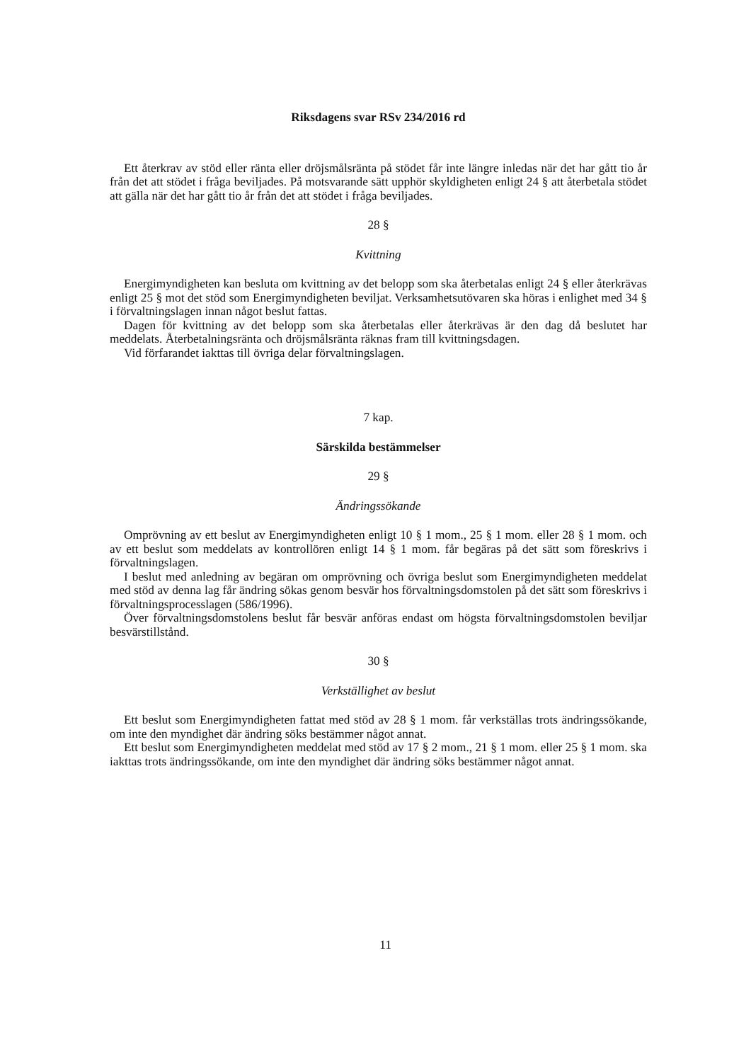Riksdagens svar RSv 234/2016 rd
Ett återkrav av stöd eller ränta eller dröjsmålsränta på stödet får inte längre inledas när det har gått tio år från det att stödet i fråga beviljades. På motsvarande sätt upphör skyldigheten enligt 24 § att återbetala stödet att gälla när det har gått tio år från det att stödet i fråga beviljades.
28 §
Kvittning
Energimyndigheten kan besluta om kvittning av det belopp som ska återbetalas enligt 24 § eller återkrävas enligt 25 § mot det stöd som Energimyndigheten beviljat. Verksamhetsutövaren ska höras i enlighet med 34 § i förvaltningslagen innan något beslut fattas.
Dagen för kvittning av det belopp som ska återbetalas eller återkrävas är den dag då beslutet har meddelats. Återbetalningsränta och dröjsmålsränta räknas fram till kvittningsdagen.
Vid förfarandet iakttas till övriga delar förvaltningslagen.
7 kap.
Särskilda bestämmelser
29 §
Ändringssökande
Omprövning av ett beslut av Energimyndigheten enligt 10 § 1 mom., 25 § 1 mom. eller 28 § 1 mom. och av ett beslut som meddelats av kontrollören enligt 14 § 1 mom. får begäras på det sätt som föreskrivs i förvaltningslagen.
I beslut med anledning av begäran om omprövning och övriga beslut som Energimyndigheten meddelat med stöd av denna lag får ändring sökas genom besvär hos förvaltningsdomstolen på det sätt som föreskrivs i förvaltningsprocesslagen (586/1996).
Över förvaltningsdomstolens beslut får besvär anföras endast om högsta förvaltningsdomstolen beviljar besvärstillstånd.
30 §
Verkställighet av beslut
Ett beslut som Energimyndigheten fattat med stöd av 28 § 1 mom. får verkställas trots ändringssökande, om inte den myndighet där ändring söks bestämmer något annat.
Ett beslut som Energimyndigheten meddelat med stöd av 17 § 2 mom., 21 § 1 mom. eller 25 § 1 mom. ska iakttas trots ändringssökande, om inte den myndighet där ändring söks bestämmer något annat.
11